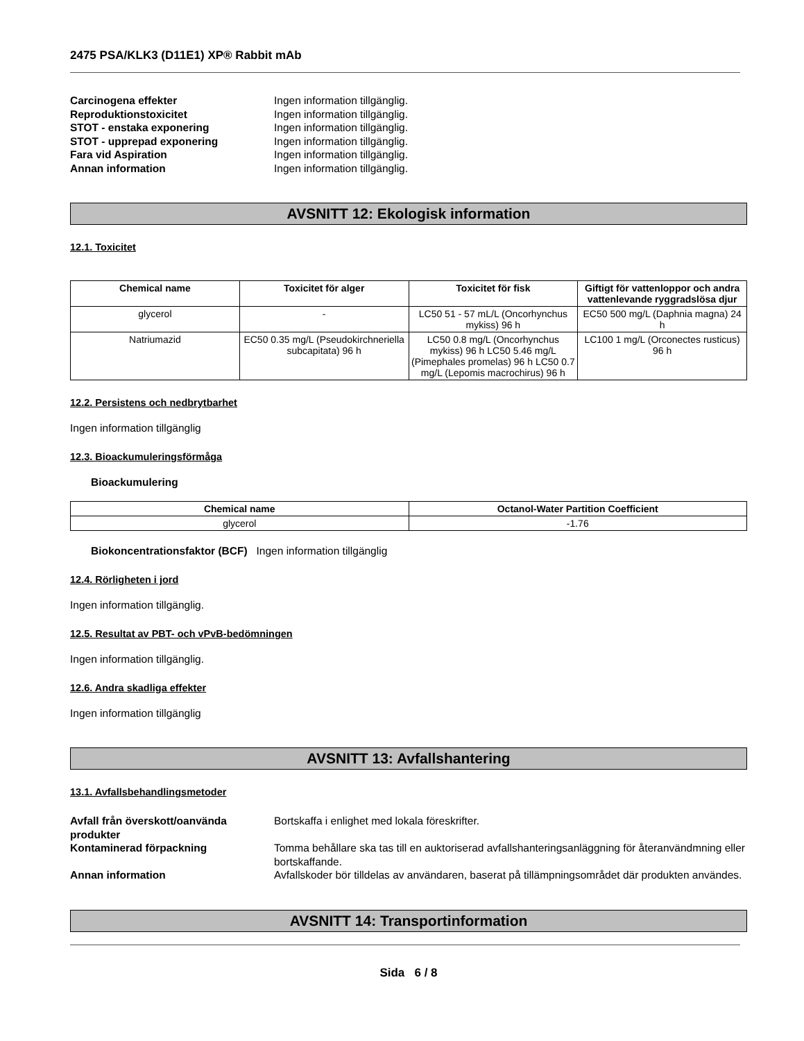2475 PSA/KLK3 (D11E1) XP® Rabbit mAb
Carcinogena effekter Ingen information tillgänglig.
Reproduktionstoxicitet Ingen information tillgänglig.
STOT - enstaka exponering Ingen information tillgänglig.
STOT - upprepad exponering Ingen information tillgänglig.
Fara vid Aspiration Ingen information tillgänglig.
Annan information Ingen information tillgänglig.
AVSNITT 12: Ekologisk information
12.1. Toxicitet
| Chemical name | Toxicitet för alger | Toxicitet för fisk | Giftigt för vattenloppor och andra vattenlevande ryggradslösa djur |
| --- | --- | --- | --- |
| glycerol | - | LC50 51 - 57 mL/L (Oncorhynchus mykiss) 96 h | EC50 500 mg/L (Daphnia magna) 24 h |
| Natriumazid | EC50 0.35 mg/L (Pseudokirchneriella subcapitata) 96 h | LC50 0.8 mg/L (Oncorhynchus mykiss) 96 h LC50 5.46 mg/L (Pimephales promelas) 96 h LC50 0.7 mg/L (Lepomis macrochirus) 96 h | LC100 1 mg/L (Orconectes rusticus) 96 h |
12.2. Persistens och nedbrytbarhet
Ingen information tillgänglig
12.3. Bioackumuleringsförmåga
Bioackumulering
| Chemical name | Octanol-Water Partition Coefficient |
| --- | --- |
| glycerol | -1.76 |
Biokoncentrationsfaktor (BCF) Ingen information tillgänglig
12.4. Rörligheten i jord
Ingen information tillgänglig.
12.5. Resultat av PBT- och vPvB-bedömningen
Ingen information tillgänglig.
12.6. Andra skadliga effekter
Ingen information tillgänglig
AVSNITT 13: Avfallshantering
13.1. Avfallsbehandlingsmetoder
Avfall från överskott/oanvända produkter
Bortskaffa i enlighet med lokala föreskrifter.
Kontaminerad förpackning Tomma behållare ska tas till en auktoriserad avfallshanteringsanläggning för återanvändmning eller bortskaffande.
Annan information Avfallskoder bör tilldelas av användaren, baserat på tillämpningsområdet där produkten användes.
AVSNITT 14: Transportinformation
Sida 6 / 8